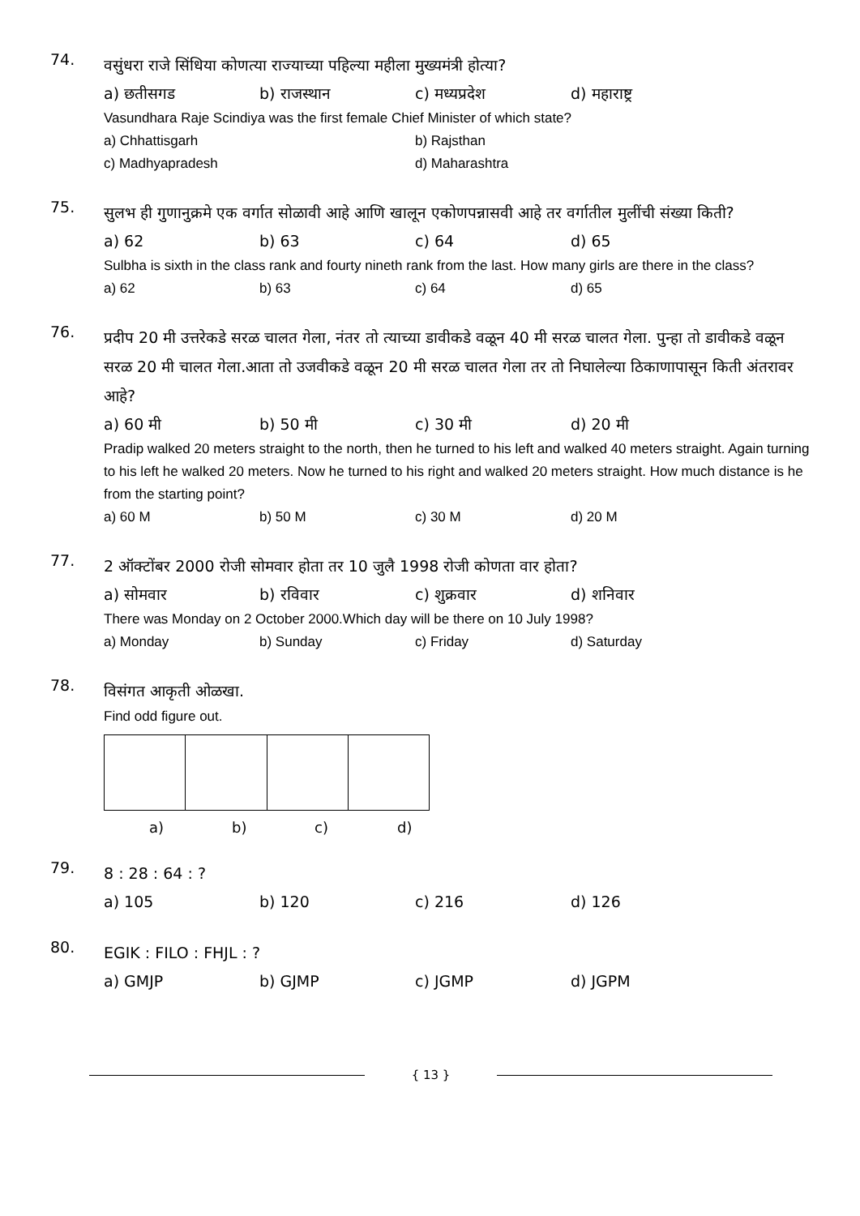74.
वसुंधरा राजे सिंधिया कोणत्या राज्याच्या पहिल्या महीला मुख्यमंत्री होत्या?
a) छतीसगड b) राजस्थान c) मध्यप्रदेश d) महाराष्ट्र
Vasundhara Raje Scindiya was the first female Chief Minister of which state?
a) Chhattisgarh b) Rajsthan
c) Madhyapradesh d) Maharashtra
75.
सुलभ ही गुणानुक्रमे एक वर्गात सोळावी आहे आणि खालून एकोणपन्नासवी आहे तर वर्गातील मुलींची संख्या किती?
a) 62 b) 63 c) 64 d) 65
Sulbha is sixth in the class rank and fourty nineth rank from the last. How many girls are there in the class?
a) 62 b) 63 c) 64 d) 65
76.
प्रदीप 20 मी उत्तरेकडे सरळ चालत गेला, नंतर तो त्याच्या डावीकडे वळून 40 मी सरळ चालत गेला. पुन्हा तो डावीकडे वळून सरळ 20 मी चालत गेला.आता तो उजवीकडे वळून 20 मी सरळ चालत गेला तर तो निघालेल्या ठिकाणापासून किती अंतरावर आहे?
a) 60 मी b) 50 मी c) 30 मी d) 20 मी
Pradip walked 20 meters straight to the north, then he turned to his left and walked 40 meters straight. Again turning to his left he walked 20 meters. Now he turned to his right and walked 20 meters straight. How much distance is he from the starting point?
a) 60 M b) 50 M c) 30 M d) 20 M
77.
2 ऑक्टोंबर 2000 रोजी सोमवार होता तर 10 जुलै 1998 रोजी कोणता वार होता?
a) सोमवार b) रविवार c) शुक्रवार d) शनिवार
There was Monday on 2 October 2000.Which day will be there on 10 July 1998?
a) Monday b) Sunday c) Friday d) Saturday
78.
विसंगत आकृती ओळखा.
Find odd figure out.
a) b) c) d)
79.
8 : 28 : 64 : ?
a) 105 b) 120 c) 216 d) 126
80.
EGIK : FILO : FHJL : ?
a) GMJP b) GJMP c) JGMP d) JGPM
{ 13 }